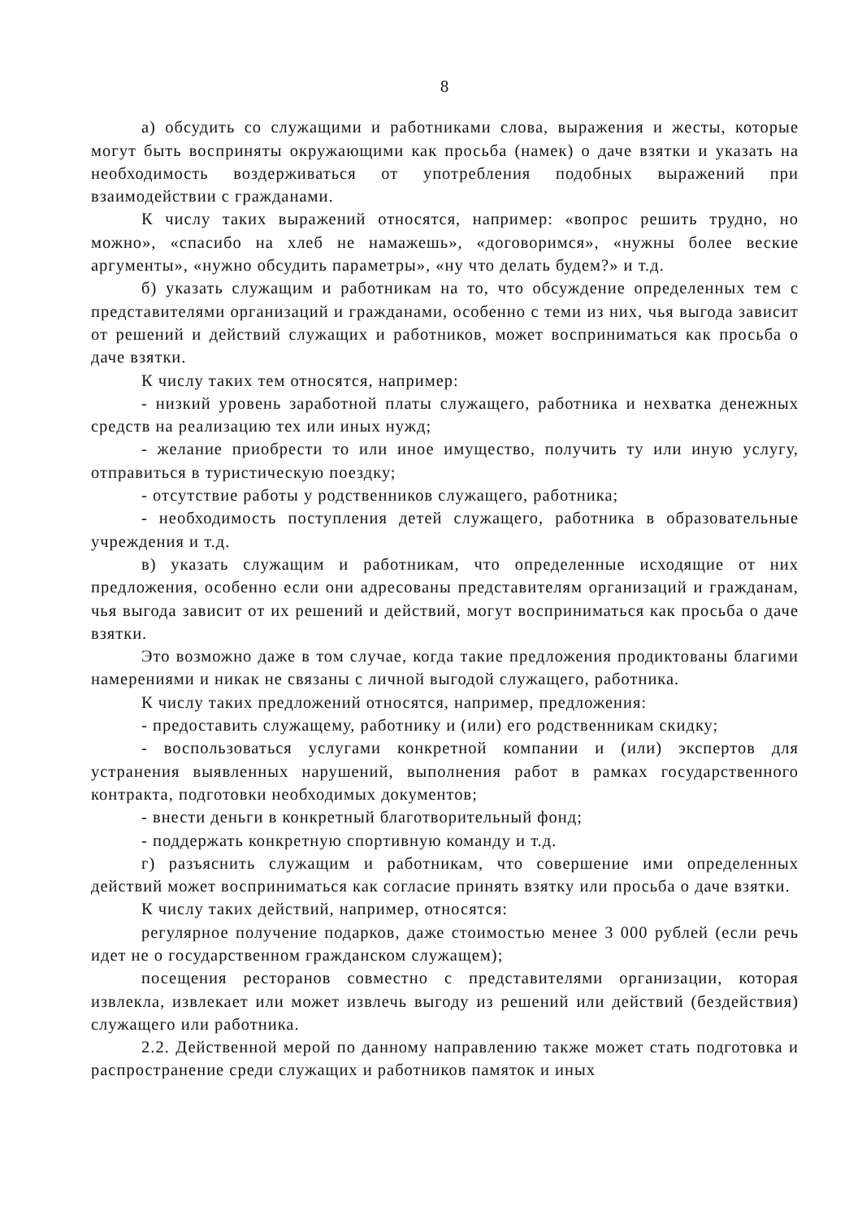8
а) обсудить со служащими и работниками слова, выражения и жесты, которые могут быть восприняты окружающими как просьба (намек) о даче взятки и указать на необходимость воздерживаться от употребления подобных выражений при взаимодействии с гражданами.
К числу таких выражений относятся, например: «вопрос решить трудно, но можно», «спасибо на хлеб не намажешь», «договоримся», «нужны более веские аргументы», «нужно обсудить параметры», «ну что делать будем?» и т.д.
б) указать служащим и работникам на то, что обсуждение определенных тем с представителями организаций и гражданами, особенно с теми из них, чья выгода зависит от решений и действий служащих и работников, может восприниматься как просьба о даче взятки.
К числу таких тем относятся, например:
- низкий уровень заработной платы служащего, работника и нехватка денежных средств на реализацию тех или иных нужд;
- желание приобрести то или иное имущество, получить ту или иную услугу, отправиться в туристическую поездку;
- отсутствие работы у родственников служащего, работника;
- необходимость поступления детей служащего, работника в образовательные учреждения и т.д.
в) указать служащим и работникам, что определенные исходящие от них предложения, особенно если они адресованы представителям организаций и гражданам, чья выгода зависит от их решений и действий, могут восприниматься как просьба о даче взятки.
Это возможно даже в том случае, когда такие предложения продиктованы благими намерениями и никак не связаны с личной выгодой служащего, работника.
К числу таких предложений относятся, например, предложения:
- предоставить служащему, работнику и (или) его родственникам скидку;
- воспользоваться услугами конкретной компании и (или) экспертов для устранения выявленных нарушений, выполнения работ в рамках государственного контракта, подготовки необходимых документов;
- внести деньги в конкретный благотворительный фонд;
- поддержать конкретную спортивную команду и т.д.
г) разъяснить служащим и работникам, что совершение ими определенных действий может восприниматься как согласие принять взятку или просьба о даче взятки.
К числу таких действий, например, относятся:
регулярное получение подарков, даже стоимостью менее 3 000 рублей (если речь идет не о государственном гражданском служащем);
посещения ресторанов совместно с представителями организации, которая извлекла, извлекает или может извлечь выгоду из решений или действий (бездействия) служащего или работника.
2.2. Действенной мерой по данному направлению также может стать подготовка и распространение среди служащих и работников памяток и иных